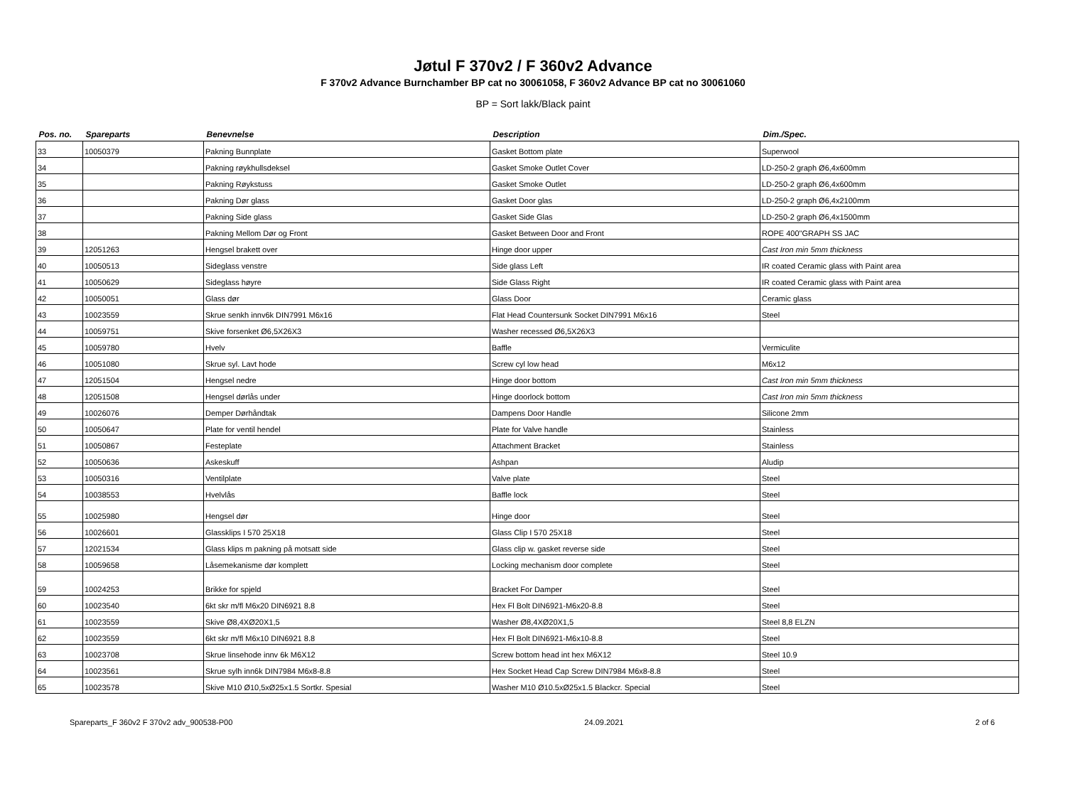Jøtul F 370v2 / F 360v2 Advance
F 370v2 Advance Burnchamber BP cat no 30061058, F 360v2 Advance BP cat no 30061060
BP = Sort lakk/Black paint
| Pos. no. | Spareparts | Benevnelse | Description | Dim./Spec. |
| --- | --- | --- | --- | --- |
| 33 | 10050379 | Pakning Bunnplate | Gasket Bottom plate | Superwool |
| 34 | | Pakning røykhullsdeksel | Gasket Smoke Outlet Cover | LD-250-2 graph Ø6,4x600mm |
| 35 | | Pakning Røykstuss | Gasket Smoke Outlet | LD-250-2 graph Ø6,4x600mm |
| 36 | | Pakning Dør glass | Gasket Door glas | LD-250-2 graph Ø6,4x2100mm |
| 37 | | Pakning Side glass | Gasket Side Glas | LD-250-2 graph Ø6,4x1500mm |
| 38 | | Pakning Mellom Dør og Front | Gasket Between Door and Front | ROPE 400"GRAPH SS JAC |
| 39 | 12051263 | Hengsel brakett over | Hinge door upper | Cast Iron min 5mm thickness |
| 40 | 10050513 | Sideglass venstre | Side glass Left | IR coated Ceramic glass with Paint area |
| 41 | 10050629 | Sideglass høyre | Side Glass Right | IR coated Ceramic glass with Paint area |
| 42 | 10050051 | Glass dør | Glass Door | Ceramic glass |
| 43 | 10023559 | Skrue senkh innv6k DIN7991 M6x16 | Flat Head Countersunk Socket DIN7991 M6x16 | Steel |
| 44 | 10059751 | Skive forsenket Ø6,5X26X3 | Washer recessed Ø6,5X26X3 | |
| 45 | 10059780 | Hvelv | Baffle | Vermiculite |
| 46 | 10051080 | Skrue syl. Lavt hode | Screw cyl low head | M6x12 |
| 47 | 12051504 | Hengsel nedre | Hinge door bottom | Cast Iron min 5mm thickness |
| 48 | 12051508 | Hengsel dørlås under | Hinge doorlock bottom | Cast Iron min 5mm thickness |
| 49 | 10026076 | Demper Dørhåndtak | Dampens Door Handle | Silicone 2mm |
| 50 | 10050647 | Plate for ventil hendel | Plate for Valve handle | Stainless |
| 51 | 10050867 | Festeplate | Attachment Bracket | Stainless |
| 52 | 10050636 | Askeskuff | Ashpan | Aludip |
| 53 | 10050316 | Ventilplate | Valve plate | Steel |
| 54 | 10038553 | Hvelvlås | Baffle lock | Steel |
| 55 | 10025980 | Hengsel dør | Hinge door | Steel |
| 56 | 10026601 | Glassklips I 570 25X18 | Glass Clip I 570 25X18 | Steel |
| 57 | 12021534 | Glass klips m pakning på motsatt side | Glass clip w. gasket reverse side | Steel |
| 58 | 10059658 | Låsemekanisme dør komplett | Locking mechanism door complete | Steel |
| 59 | 10024253 | Brikke for spjeld | Bracket For Damper | Steel |
| 60 | 10023540 | 6kt skr m/fl M6x20 DIN6921 8.8 | Hex Fl Bolt DIN6921-M6x20-8.8 | Steel |
| 61 | 10023559 | Skive Ø8,4XØ20X1,5 | Washer Ø8,4XØ20X1,5 | Steel 8,8 ELZN |
| 62 | 10023559 | 6kt skr m/fl M6x10 DIN6921 8.8 | Hex Fl Bolt DIN6921-M6x10-8.8 | Steel |
| 63 | 10023708 | Skrue linsehode innv 6k M6X12 | Screw bottom head int hex M6X12 | Steel 10.9 |
| 64 | 10023561 | Skrue sylh inn6k DIN7984 M6x8-8.8 | Hex Socket Head Cap Screw DIN7984 M6x8-8.8 | Steel |
| 65 | 10023578 | Skive M10 Ø10,5xØ25x1.5 Sortkr. Spesial | Washer M10 Ø10.5xØ25x1.5 Blackcr. Special | Steel |
Spareparts_F 360v2 F 370v2 adv_900538-P00 24.09.2021 2 of 6